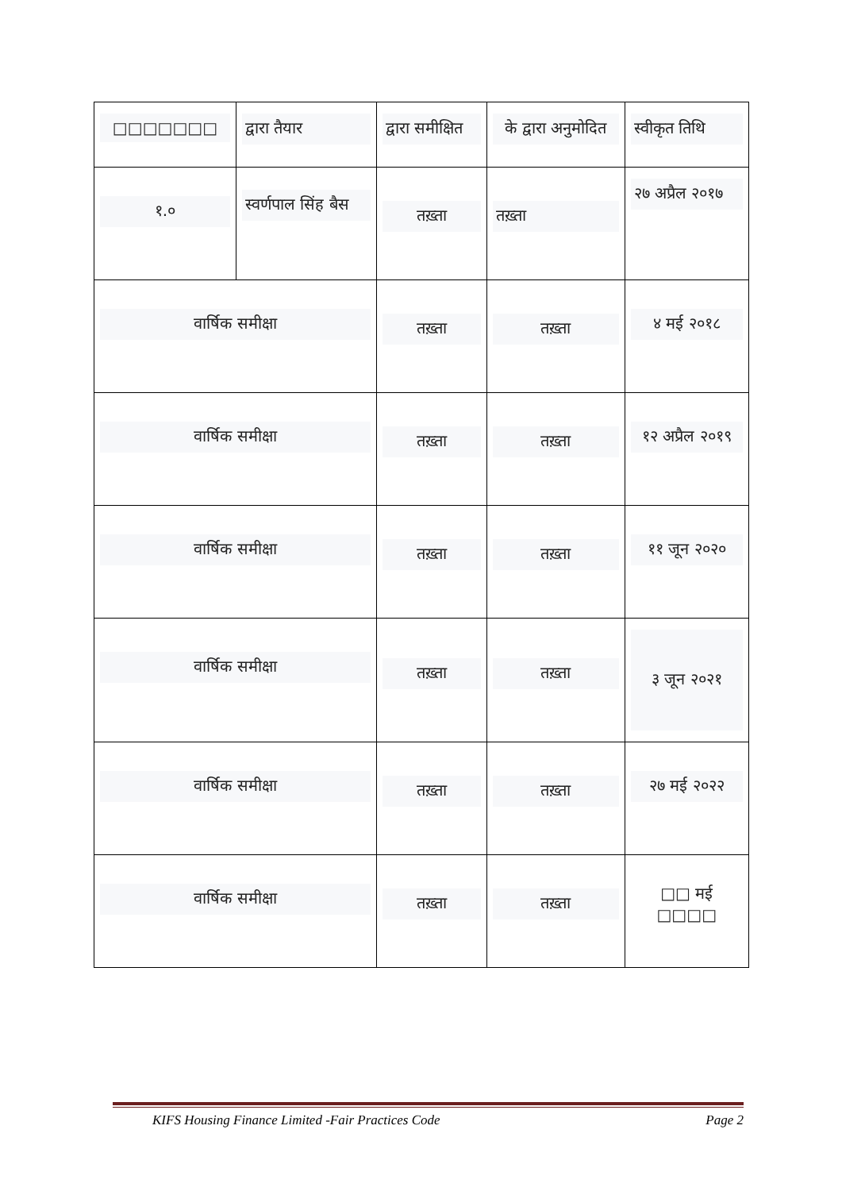| □□□□□□□ | द्वारा तैयार | द्वारा समीक्षित | के द्वारा अनुमोदित | स्वीकृत तिथि |
| १.० | स्वर्णपाल सिंह बैस | तख़्ता | तख़्ता | २७ अप्रैल २०१७ |
| वार्षिक समीक्षा | | तख़्ता | तख़्ता | ४ मई २०१८ |
| वार्षिक समीक्षा | | तख़्ता | तख़्ता | १२ अप्रैल २०१९ |
| वार्षिक समीक्षा | | तख़्ता | तख़्ता | ११ जून २०२० |
| वार्षिक समीक्षा | | तख़्ता | तख़्ता | ३ जून २०२१ |
| वार्षिक समीक्षा | | तख़्ता | तख़्ता | २७ मई २०२२ |
| वार्षिक समीक्षा | | तख़्ता | तख़्ता | □□ मई □□□□ |
KIFS Housing Finance Limited -Fair Practices Code Page 2